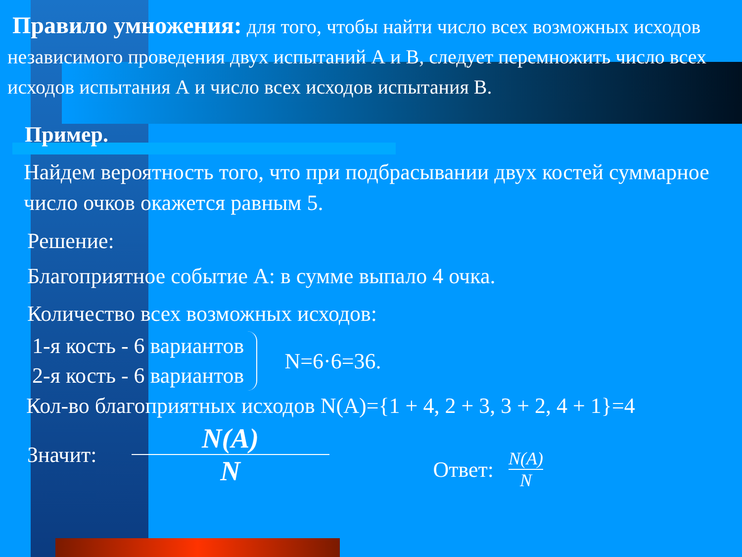Правило умножения: для того, чтобы найти число всех возможных исходов независимого проведения двух испытаний А и В, следует перемножить число всех исходов испытания А и число всех исходов испытания В.
Пример.
Найдем вероятность того, что при подбрасывании двух костей суммарное число очков окажется равным 5.
Решение:
Благоприятное событие А: в сумме выпало 4 очка.
Количество всех возможных исходов:
1-я кость - 6 вариантов
2-я кость - 6 вариантов
N=6·6=36.
Кол-во благоприятных исходов N(A)={1 + 4, 2 + 3, 3 + 2, 4 + 1}=4
Значит:
N(A)
N
Ответ:
N(A)
N